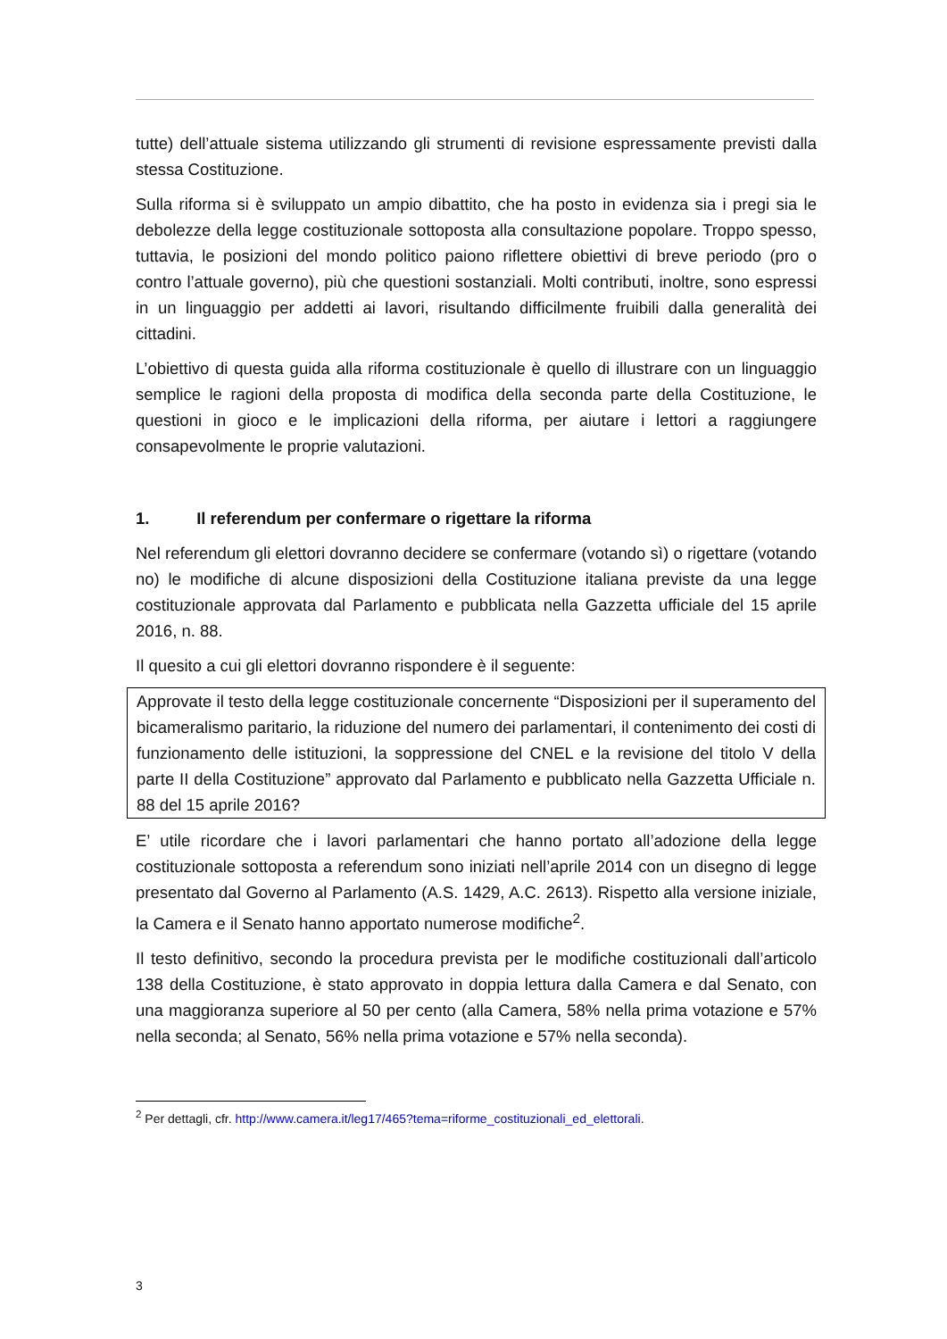tutte) dell’attuale sistema utilizzando gli strumenti di revisione espressamente previsti dalla stessa Costituzione.
Sulla riforma si è sviluppato un ampio dibattito, che ha posto in evidenza sia i pregi sia le debolezze della legge costituzionale sottoposta alla consultazione popolare. Troppo spesso, tuttavia, le posizioni del mondo politico paiono riflettere obiettivi di breve periodo (pro o contro l’attuale governo), più che questioni sostanziali. Molti contributi, inoltre, sono espressi in un linguaggio per addetti ai lavori, risultando difficilmente fruibili dalla generalità dei cittadini.
L’obiettivo di questa guida alla riforma costituzionale è quello di illustrare con un linguaggio semplice le ragioni della proposta di modifica della seconda parte della Costituzione, le questioni in gioco e le implicazioni della riforma, per aiutare i lettori a raggiungere consapevolmente le proprie valutazioni.
1. Il referendum per confermare o rigettare la riforma
Nel referendum gli elettori dovranno decidere se confermare (votando sì) o rigettare (votando no) le modifiche di alcune disposizioni della Costituzione italiana previste da una legge costituzionale approvata dal Parlamento e pubblicata nella Gazzetta ufficiale del 15 aprile 2016, n. 88.
Il quesito a cui gli elettori dovranno rispondere è il seguente:
Approvate il testo della legge costituzionale concernente “Disposizioni per il superamento del bicameralismo paritario, la riduzione del numero dei parlamentari, il contenimento dei costi di funzionamento delle istituzioni, la soppressione del CNEL e la revisione del titolo V della parte II della Costituzione” approvato dal Parlamento e pubblicato nella Gazzetta Ufficiale n. 88 del 15 aprile 2016?
E’ utile ricordare che i lavori parlamentari che hanno portato all’adozione della legge costituzionale sottoposta a referendum sono iniziati nell’aprile 2014 con un disegno di legge presentato dal Governo al Parlamento (A.S. 1429, A.C. 2613). Rispetto alla versione iniziale, la Camera e il Senato hanno apportato numerose modifiche<sup>2</sup>.
Il testo definitivo, secondo la procedura prevista per le modifiche costituzionali dall’articolo 138 della Costituzione, è stato approvato in doppia lettura dalla Camera e dal Senato, con una maggioranza superiore al 50 per cento (alla Camera, 58% nella prima votazione e 57% nella seconda; al Senato, 56% nella prima votazione e 57% nella seconda).
<sup>2</sup> Per dettagli, cfr. http://www.camera.it/leg17/465?tema=riforme_costituzionali_ed_elettorali.
3